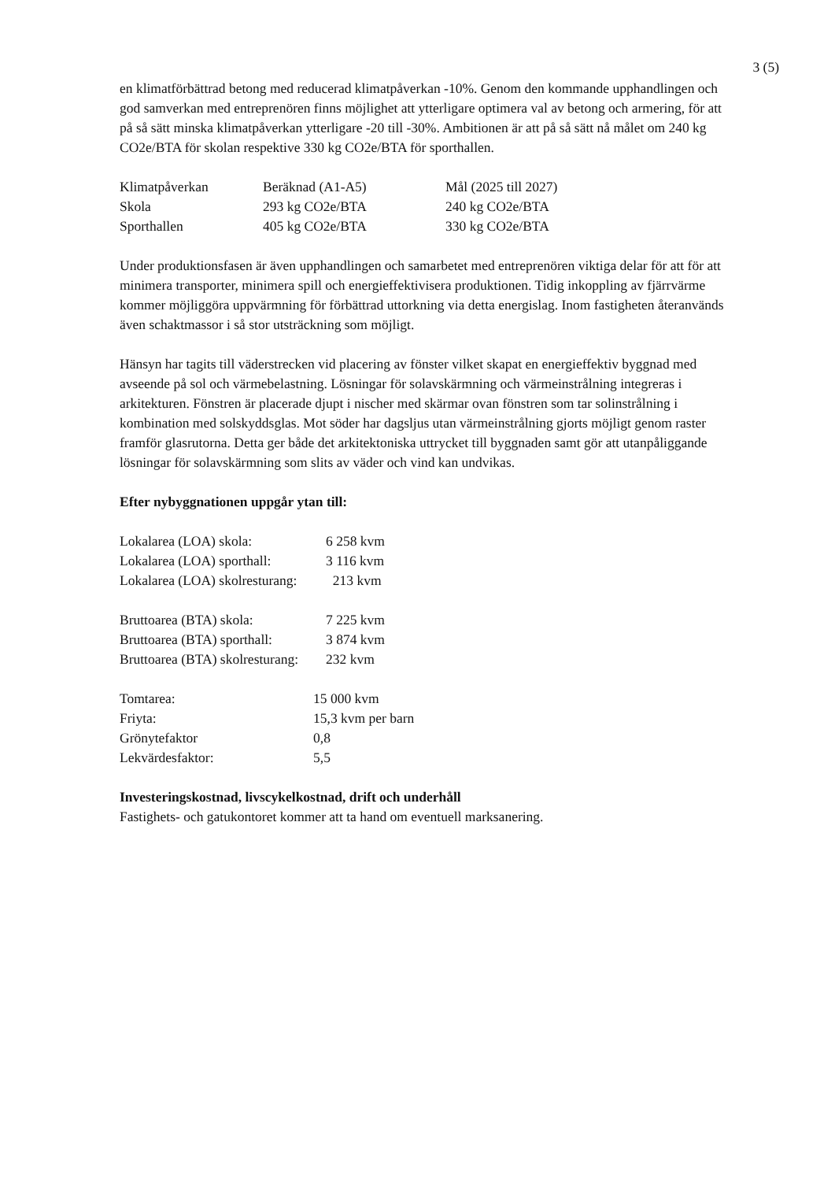3 (5)
en klimatförbättrad betong med reducerad klimatpåverkan -10%. Genom den kommande upphandlingen och god samverkan med entreprenören finns möjlighet att ytterligare optimera val av betong och armering, för att på så sätt minska klimatpåverkan ytterligare -20 till -30%. Ambitionen är att på så sätt nå målet om 240 kg CO2e/BTA för skolan respektive 330 kg CO2e/BTA för sporthallen.
| Klimatpåverkan | Beräknad (A1-A5) | Mål (2025 till 2027) |
| Skola | 293 kg CO2e/BTA | 240 kg CO2e/BTA |
| Sporthallen | 405 kg CO2e/BTA | 330 kg CO2e/BTA |
Under produktionsfasen är även upphandlingen och samarbetet med entreprenören viktiga delar för att för att minimera transporter, minimera spill och energieffektivisera produktionen. Tidig inkoppling av fjärrvärme kommer möjliggöra uppvärmning för förbättrad uttorkning via detta energislag. Inom fastigheten återanvänds även schaktmassor i så stor utsträckning som möjligt.
Hänsyn har tagits till väderstrecken vid placering av fönster vilket skapat en energieffektiv byggnad med avseende på sol och värmebelastning. Lösningar för solavskärmning och värmeinstrålning integreras i arkitekturen. Fönstren är placerade djupt i nischer med skärmar ovan fönstren som tar solinstrålning i kombination med solskyddsglas. Mot söder har dagsljus utan värmeinstrålning gjorts möjligt genom raster framför glasrutorna. Detta ger både det arkitektoniska uttrycket till byggnaden samt gör att utanpåliggande lösningar för solavskärmning som slits av väder och vind kan undvikas.
Efter nybyggnationen uppgår ytan till:
| Lokalarea (LOA) skola: | 6 258 kvm |
| Lokalarea (LOA) sporthall: | 3 116 kvm |
| Lokalarea (LOA) skolresturang: | 213 kvm |
| Bruttoarea (BTA) skola: | 7 225 kvm |
| Bruttoarea (BTA) sporthall: | 3 874 kvm |
| Bruttoarea (BTA) skolresturang: | 232 kvm |
| Tomtarea: | 15 000 kvm |
| Friyta: | 15,3 kvm per barn |
| Grönytefaktor | 0,8 |
| Lekvärdesfaktor: | 5,5 |
Investeringskostnad, livscykelkostnad, drift och underhåll
Fastighets- och gatukontoret kommer att ta hand om eventuell marksanering.